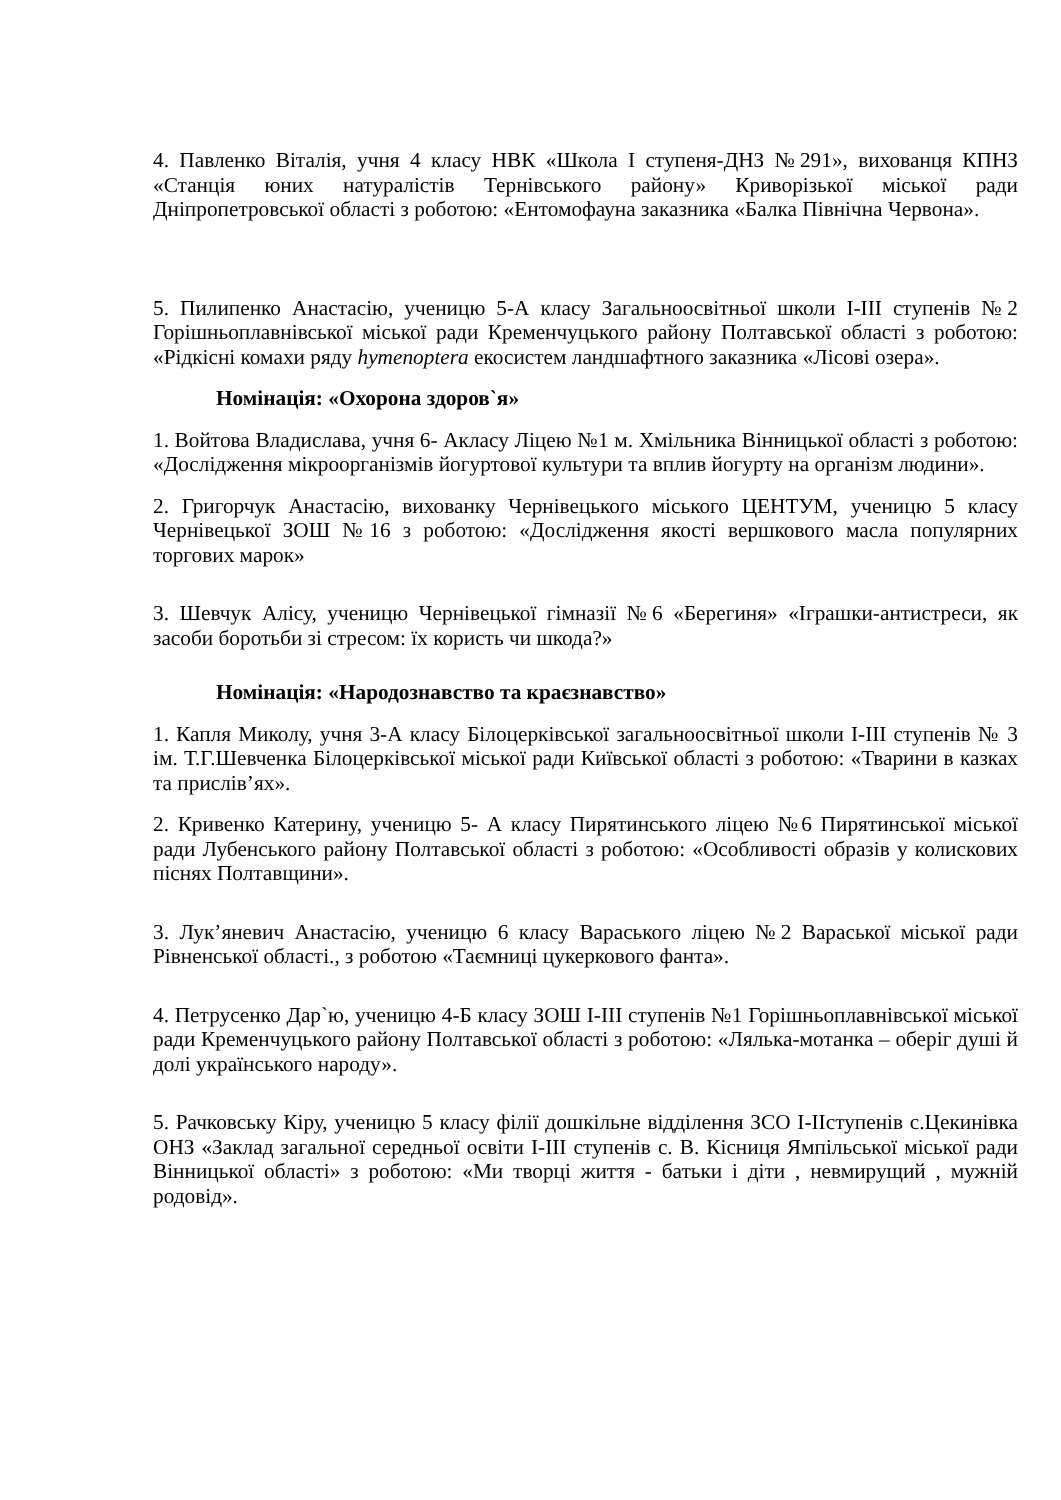4. Павленко Віталія, учня 4 класу НВК «Школа І ступеня-ДНЗ №291», вихованця КПНЗ «Станція юних натуралістів Тернівського району» Криворізької міської ради Дніпропетровської області з роботою: «Ентомофауна заказника «Балка Північна Червона».
5. Пилипенко Анастасію, ученицю 5-А класу Загальноосвітньої школи І-ІІІ ступенів №2 Горішньоплавнівської міської ради Кременчуцького району Полтавської області з роботою: «Рідкісні комахи ряду hymenoptera екосистем ландшафтного заказника «Лісові озера».
Номінація: «Охорона здоров`я»
1. Войтова Владислава, учня 6- Акласу Ліцею №1 м. Хмільника Вінницької області з роботою: «Дослідження мікроорганізмів йогуртової культури та вплив йогурту на організм людини».
2. Григорчук Анастасію, вихованку Чернівецького міського ЦЕНТУМ, ученицю 5 класу Чернівецької ЗОШ №16 з роботою: «Дослідження якості вершкового масла популярних торгових марок»
3. Шевчук Алісу, ученицю Чернівецької гімназії №6 «Берегиня» «Іграшки-антистреси, як засоби боротьби зі стресом: їх користь чи шкода?»
Номінація: «Народознавство та краєзнавство»
1. Капля Миколу, учня 3-А класу Білоцерківської загальноосвітньої школи І-ІІІ ступенів № 3 ім. Т.Г.Шевченка Білоцерківської міської ради Київської області з роботою: «Тварини в казках та прислів’ях».
2. Кривенко Катерину, ученицю 5- А класу Пирятинського ліцею №6 Пирятинської міської ради Лубенського району Полтавської області з роботою: «Особливості образів у колискових піснях Полтавщини».
3. Лук’яневич Анастасію, ученицю 6 класу Вараського ліцею №2 Вараської міської ради Рівненської області., з роботою «Таємниці цукеркового фанта».
4. Петрусенко Дар`ю, ученицю 4-Б класу ЗОШ І-ІІІ ступенів №1 Горішньоплавнівської міської ради Кременчуцького району Полтавської області з роботою: «Лялька-мотанка – оберіг душі й долі українського народу».
5. Рачковську Кіру, ученицю 5 класу філії дошкільне відділення ЗСО І-ІІступенів с.Цекинівка ОНЗ «Заклад загальної середньої освіти І-ІІІ ступенів с. В. Кісниця Ямпільської міської ради Вінницької області» з роботою: «Ми творці життя - батьки і діти , невмирущий , мужній родовід».